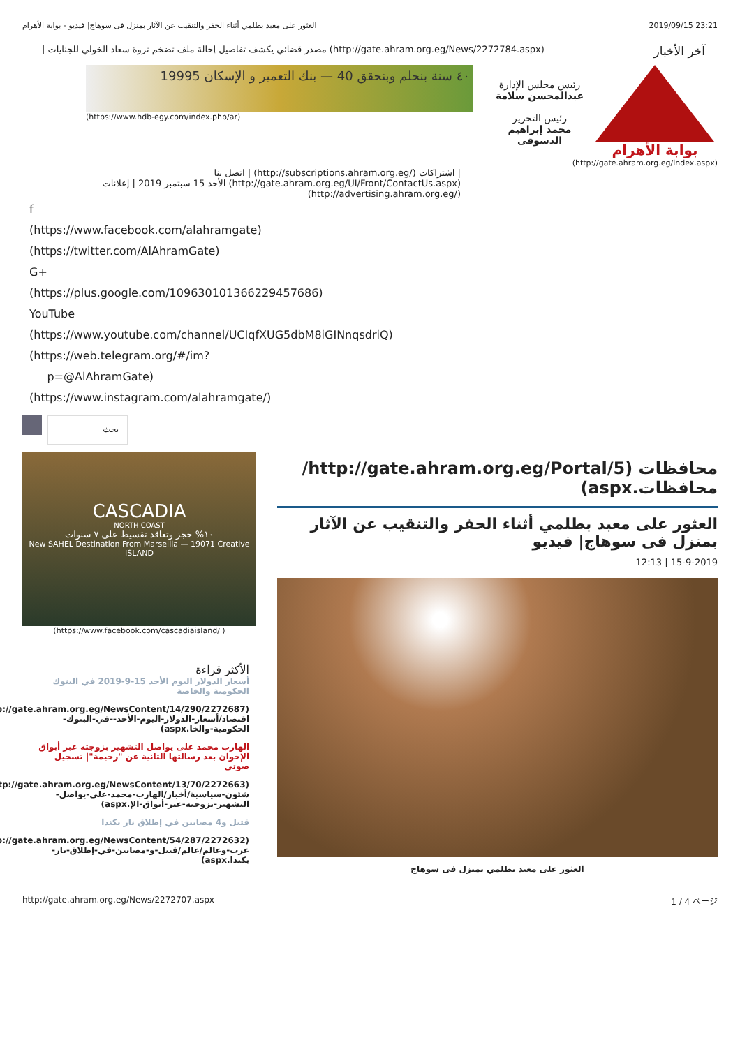العثور على معبد بطلمي أثناء الحفر والتنقيب عن الآثار بمنزل فى سوهاج| فيديو - بوابة الأهرام 2019/09/15 23:21
آخر الأخبار (http://gate.ahram.org.eg/News/2272784.aspx) مصدر قضائي يكشف تفاصيل إحالة ملف تضخم ثروة سعاد الخولي للجنايات |
بوابة الأهرام
رئيس مجلس الإدارة
عبدالمحسن سلامة
رئيس التحرير
محمد إبراهيم الدسوقى
٤٠ سنة بنحلم وبنحقق 40 — بنك التعمير و الإسكان 19995
(https://www.hdb-egy.com/index.php/ar)
(http://gate.ahram.org.eg/index.aspx)
| اشتراكات (/http://subscriptions.ahram.org.eg) | اتصل بنا (http://gate.ahram.org.eg/UI/Front/ContactUs.aspx) الأحد 15 سبتمبر 2019 | إعلانات (/http://advertising.ahram.org.eg)
f
(https://www.facebook.com/alahramgate)
(https://twitter.com/AlAhramGate)
G+
(https://plus.google.com/109630101366229457686)
YouTube
(https://www.youtube.com/channel/UCIqfXUG5dbM8iGINnqsdriQ)
(https://web.telegram.org/#/im?
p=@AlAhramGate)
(https://www.instagram.com/alahramgate/)
بحث
CASCADIA
NORTH COAST
١٠% حجز وتعاقد تقسيط على ٧ سنوات
New SAHEL Destination From Marsellia — 19071 Creative ISLAND
( /https://www.facebook.com/cascadiaisland)
الأكثر قراءة
أسعار الدولار اليوم الأحد 15-9-2019 في البنوك الحكومية والخاصة
(http://gate.ahram.org.eg/NewsContent/14/290/2272687/اقتصاد/أسعار-الدولار-اليوم-الأحد--في-البنوك-الحكومية-والخا.aspx)
الهارب محمد على يواصل التشهير بزوجته عبر أبواق الإخوان بعد رسالتها الثانية عن "رحيمة"| تسجيل صوتي
(http://gate.ahram.org.eg/NewsContent/13/70/2272663/شئون-سياسية/أخبار/الهارب-محمد-علي-يواصل-التشهير-بزوجته-عبر-أبواق-الإ.aspx)
قتيل و4 مصابين في إطلاق نار بكندا
(http://gate.ahram.org.eg/NewsContent/54/287/2272632/عرب-وعالم/عالم/قتيل-و-مصابين-في-إطلاق-نار-بكندا.aspx)
محافظات (http://gate.ahram.org.eg/Portal/5/محافظات.aspx)
العثور على معبد بطلمي أثناء الحفر والتنقيب عن الآثار بمنزل فى سوهاج| فيديو
15-9-2019 | 12:13
العثور على معبد بطلمي بمنزل فى سوهاج
http://gate.ahram.org.eg/News/2272707.aspx 1 / 4 ページ